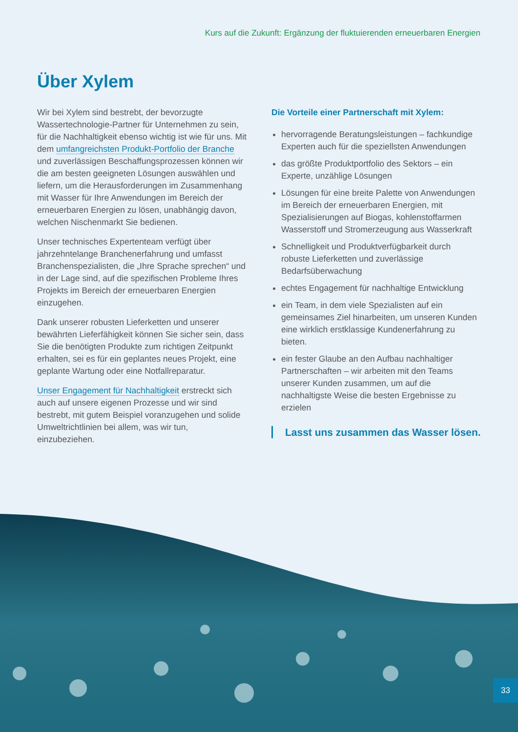Kurs auf die Zukunft: Ergänzung der fluktuierenden erneuerbaren Energien
Über Xylem
Wir bei Xylem sind bestrebt, der bevorzugte Wassertechnologie-Partner für Unternehmen zu sein, für die Nachhaltigkeit ebenso wichtig ist wie für uns. Mit dem umfangreichsten Produkt-Portfolio der Branche und zuverlässigen Beschaffungsprozessen können wir die am besten geeigneten Lösungen auswählen und liefern, um die Herausforderungen im Zusammenhang mit Wasser für Ihre Anwendungen im Bereich der erneuerbaren Energien zu lösen, unabhängig davon, welchen Nischenmarkt Sie bedienen.
Unser technisches Expertenteam verfügt über jahrzehntelange Branchenerfahrung und umfasst Branchenspezialisten, die „Ihre Sprache sprechen“ und in der Lage sind, auf die spezifischen Probleme Ihres Projekts im Bereich der erneuerbaren Energien einzugehen.
Dank unserer robusten Lieferketten und unserer bewährten Lieferfähigkeit können Sie sicher sein, dass Sie die benötigten Produkte zum richtigen Zeitpunkt erhalten, sei es für ein geplantes neues Projekt, eine geplante Wartung oder eine Notfallreparatur.
Unser Engagement für Nachhaltigkeit erstreckt sich auch auf unsere eigenen Prozesse und wir sind bestrebt, mit gutem Beispiel voranzugehen und solide Umweltrichtlinien bei allem, was wir tun, einzubeziehen.
Die Vorteile einer Partnerschaft mit Xylem:
hervorragende Beratungsleistungen – fachkundige Experten auch für die speziellsten Anwendungen
das größte Produktportfolio des Sektors – ein Experte, unzählige Lösungen
Lösungen für eine breite Palette von Anwendungen im Bereich der erneuerbaren Energien, mit Spezialisierungen auf Biogas, kohlenstoffarmen Wasserstoff und Stromerzeugung aus Wasserkraft
Schnelligkeit und Produktverfügbarkeit durch robuste Lieferketten und zuverlässige Bedarfsüberwachung
echtes Engagement für nachhaltige Entwicklung
ein Team, in dem viele Spezialisten auf ein gemeinsames Ziel hinarbeiten, um unseren Kunden eine wirklich erstklassige Kundenerfahrung zu bieten.
ein fester Glaube an den Aufbau nachhaltiger Partnerschaften – wir arbeiten mit den Teams unserer Kunden zusammen, um auf die nachhaltigste Weise die besten Ergebnisse zu erzielen
Lasst uns zusammen das Wasser lösen.
33